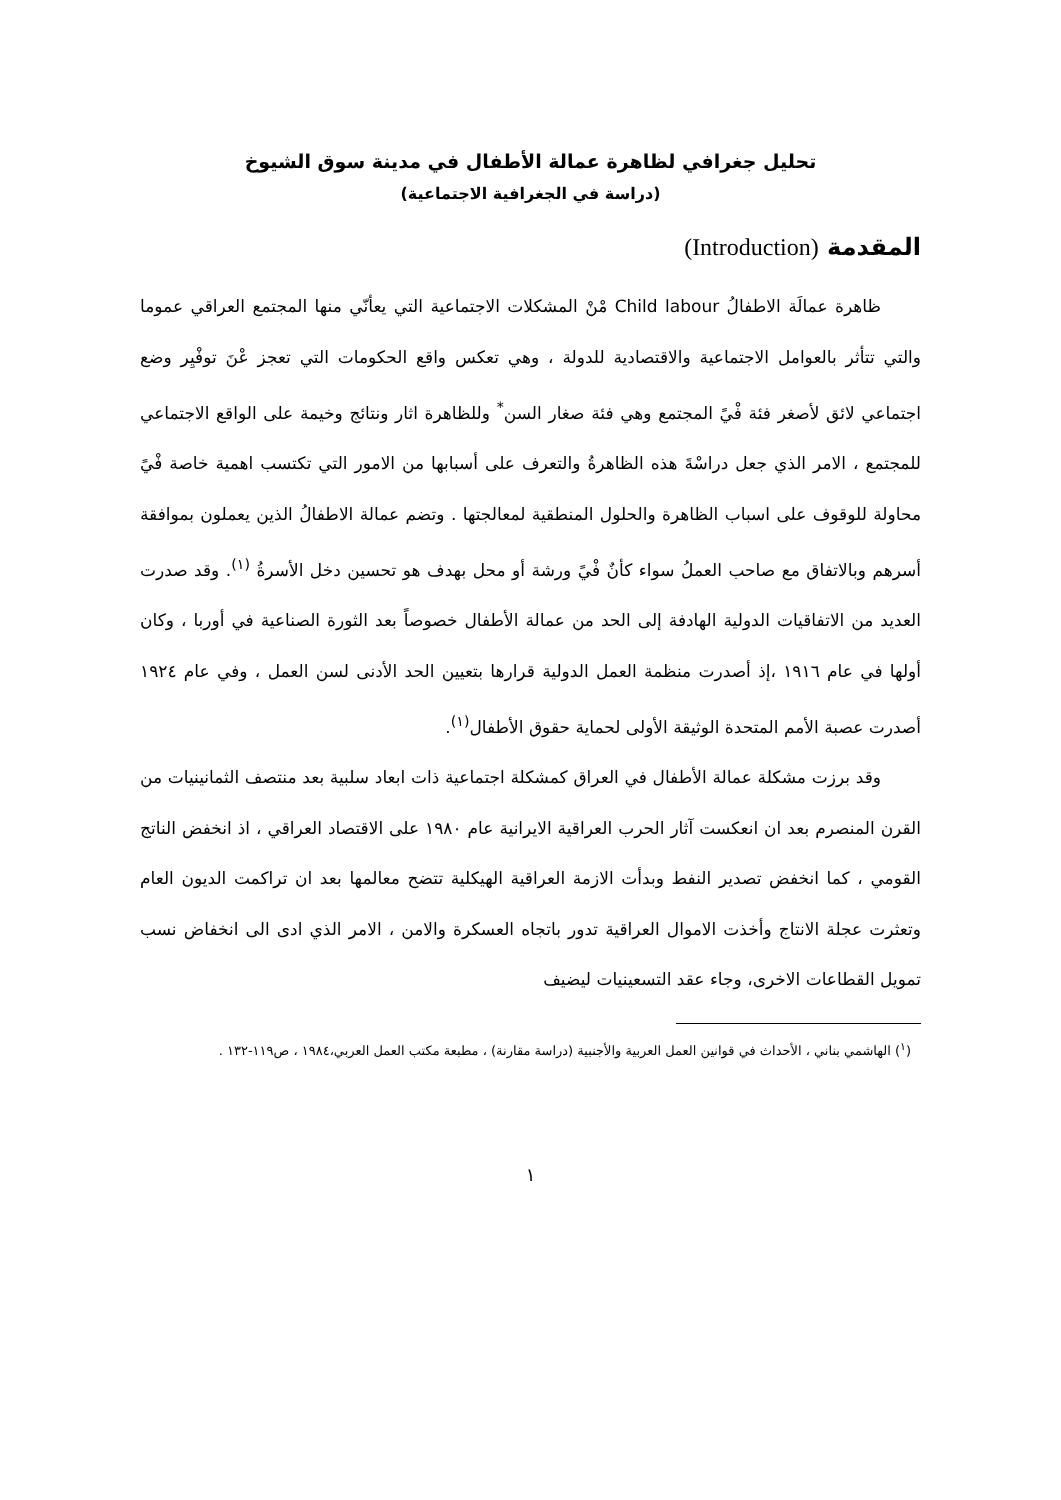تحليل جغرافي لظاهرة عمالة الأطفال في مدينة سوق الشيوخ
(دراسة في الجغرافية الاجتماعية)
المقدمة (Introduction)
ظاهرة عمالَة الاطفالُ Child labour مْنْ المشكلات الاجتماعية التي يعأنّي منها المجتمع العراقي عموما والتي تتأثر بالعوامل الاجتماعية والاقتصادية للدولة ، وهي تعكس واقع الحكومات التي تعجز عْنَ توفْيِر وضع اجتماعي لائق لأصغر فئة فْيً المجتمع وهي فئة صغار السن<sup>*</sup> وللظاهرة اثار ونتائج وخيمة على الواقع الاجتماعي للمجتمع ، الامر الذي جعل دراسْةَ هذه الظاهرةُ والتعرف على أسبابها من الامور التي تكتسب اهمية خاصة فْيً محاولة للوقوف على اسباب الظاهرة والحلول المنطقية لمعالجتها . وتضم عمالة الاطفالُ الذين يعملون بموافقة أسرهم وبالاتفاق مع صاحب العملُ سواء كأنٌ فْيً ورشة أو محل بهدف هو تحسين دخل الأسرةُ <sup>(١)</sup>. وقد صدرت العديد من الاتفاقيات الدولية الهادفة إلى الحد من عمالة الأطفال خصوصاً بعد الثورة الصناعية في أوربا ، وكان أولها في عام ١٩١٦ ،إذ أصدرت منظمة العمل الدولية قرارها بتعيين الحد الأدنى لسن العمل ، وفي عام ١٩٢٤ أصدرت عصبة الأمم المتحدة الوثيقة الأولى لحماية حقوق الأطفال<sup>(١)</sup>.
وقد برزت مشكلة عمالة الأطفال في العراق كمشكلة اجتماعية ذات ابعاد سلبية بعد منتصف الثمانينيات من القرن المنصرم بعد ان انعكست آثار الحرب العراقية الايرانية عام ١٩٨٠ على الاقتصاد العراقي ، اذ انخفض الناتج القومي ، كما انخفض تصدير النفط وبدأت الازمة العراقية الهيكلية تتضح معالمها بعد ان تراكمت الديون العام وتعثرت عجلة الانتاج وأخذت الاموال العراقية تدور باتجاه العسكرة والامن ، الامر الذي ادى الى انخفاض نسب تمويل القطاعات الاخرى، وجاء عقد التسعينيات ليضيف
(<sup>١</sup>) الهاشمي بناني ، الأحداث في قوانين العمل العربية والأجنبية (دراسة مقارنة) ، مطبعة مكتب العمل العربي،١٩٨٤ ، ص١١٩-١٣٢ .
١